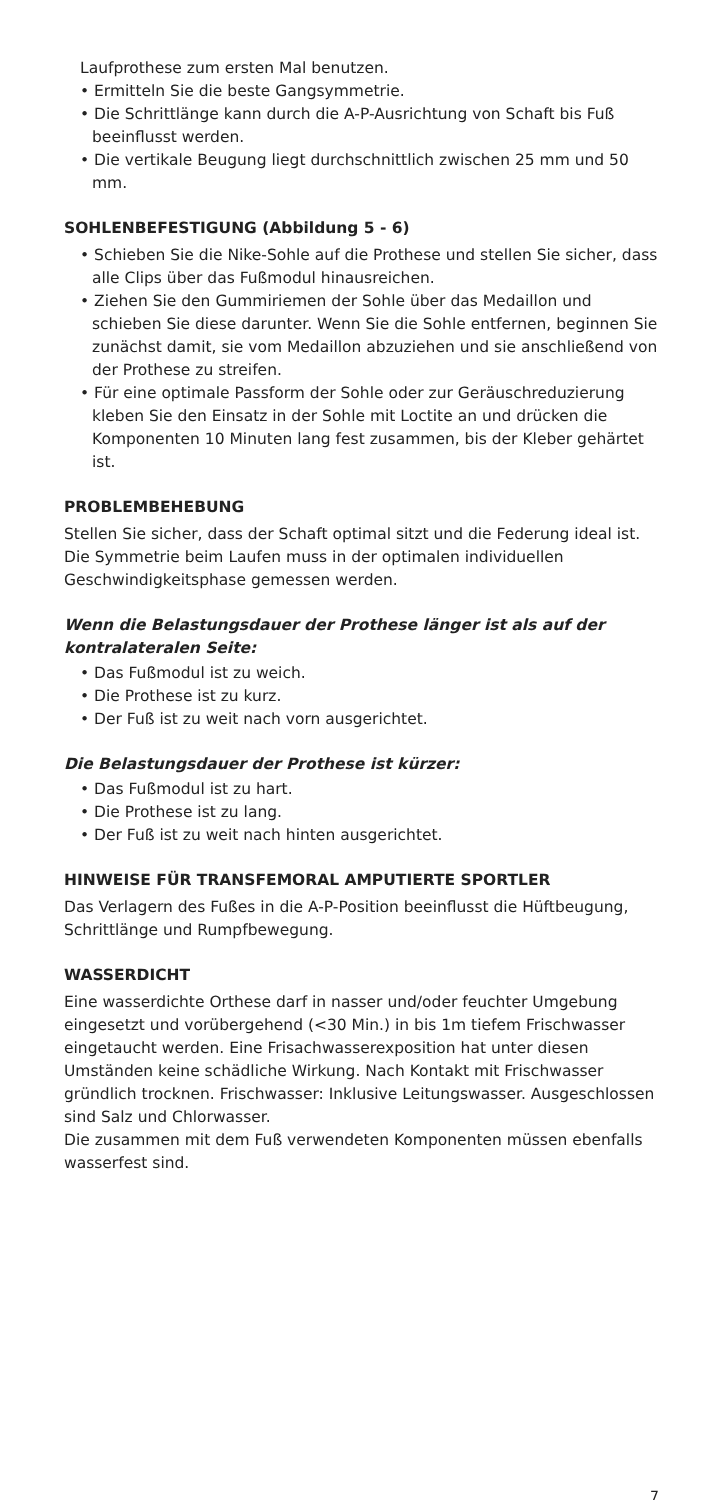Laufprothese zum ersten Mal benutzen.
• Ermitteln Sie die beste Gangsymmetrie.
• Die Schrittlänge kann durch die A-P-Ausrichtung von Schaft bis Fuß beeinflusst werden.
• Die vertikale Beugung liegt durchschnittlich zwischen 25 mm und 50 mm.
SOHLENBEFESTIGUNG (Abbildung 5 - 6)
• Schieben Sie die Nike-Sohle auf die Prothese und stellen Sie sicher, dass alle Clips über das Fußmodul hinausreichen.
• Ziehen Sie den Gummiriemen der Sohle über das Medaillon und schieben Sie diese darunter. Wenn Sie die Sohle entfernen, beginnen Sie zunächst damit, sie vom Medaillon abzuziehen und sie anschließend von der Prothese zu streifen.
• Für eine optimale Passform der Sohle oder zur Geräuschreduzierung kleben Sie den Einsatz in der Sohle mit Loctite an und drücken die Komponenten 10 Minuten lang fest zusammen, bis der Kleber gehärtet ist.
PROBLEMBEHEBUNG
Stellen Sie sicher, dass der Schaft optimal sitzt und die Federung ideal ist. Die Symmetrie beim Laufen muss in der optimalen individuellen Geschwindigkeitsphase gemessen werden.
Wenn die Belastungsdauer der Prothese länger ist als auf der kontralateralen Seite:
• Das Fußmodul ist zu weich.
• Die Prothese ist zu kurz.
• Der Fuß ist zu weit nach vorn ausgerichtet.
Die Belastungsdauer der Prothese ist kürzer:
• Das Fußmodul ist zu hart.
• Die Prothese ist zu lang.
• Der Fuß ist zu weit nach hinten ausgerichtet.
HINWEISE FÜR TRANSFEMORAL AMPUTIERTE SPORTLER
Das Verlagern des Fußes in die A-P-Position beeinflusst die Hüftbeugung, Schrittlänge und Rumpfbewegung.
WASSERDICHT
Eine wasserdichte Orthese darf in nasser und/oder feuchter Umgebung eingesetzt und vorübergehend (<30 Min.) in bis 1m tiefem Frischwasser eingetaucht werden. Eine Frisachwasserexposition hat unter diesen Umständen keine schädliche Wirkung. Nach Kontakt mit Frischwasser gründlich trocknen. Frischwasser: Inklusive Leitungswasser. Ausgeschlossen sind Salz und Chlorwasser.
Die zusammen mit dem Fuß verwendeten Komponenten müssen ebenfalls wasserfest sind.
7